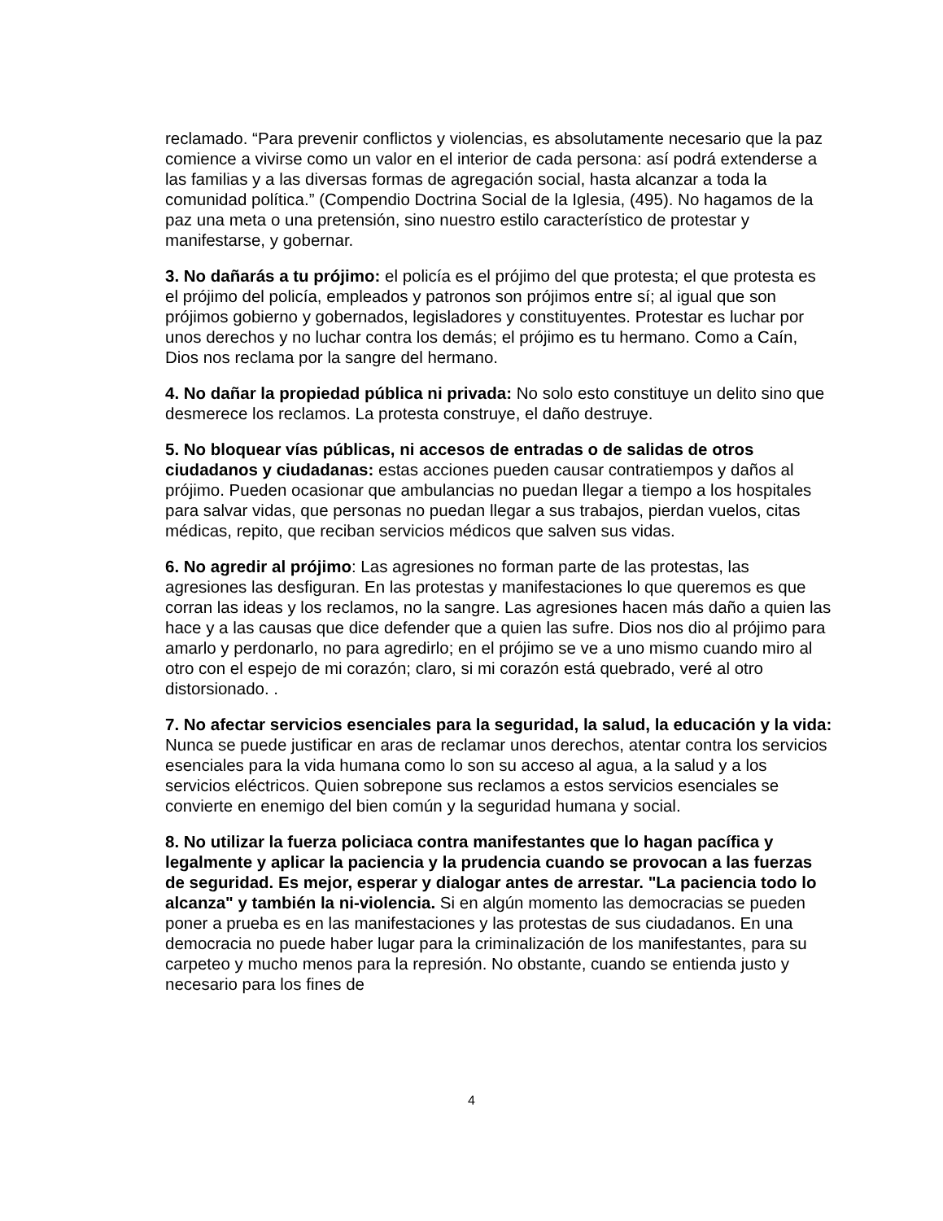reclamado. “Para prevenir conflictos y violencias, es absolutamente necesario que la paz comience a vivirse como un valor en el interior de cada persona: así podrá extenderse a las familias y a las diversas formas de agregación social, hasta alcanzar a toda la comunidad política.” (Compendio Doctrina Social de la Iglesia, (495). No hagamos de la paz una meta o una pretensión, sino nuestro estilo característico de protestar y manifestarse, y gobernar.
3. No dañarás a tu prójimo: el policía es el prójimo del que protesta; el que protesta es el prójimo del policía, empleados y patronos son prójimos entre sí; al igual que son prójimos gobierno y gobernados, legisladores y constituyentes. Protestar es luchar por unos derechos y no luchar contra los demás; el prójimo es tu hermano. Como a Caín, Dios nos reclama por la sangre del hermano.
4. No dañar la propiedad pública ni privada: No solo esto constituye un delito sino que desmerece los reclamos. La protesta construye, el daño destruye.
5. No bloquear vías públicas, ni accesos de entradas o de salidas de otros ciudadanos y ciudadanas: estas acciones pueden causar contratiempos y daños al prójimo. Pueden ocasionar que ambulancias no puedan llegar a tiempo a los hospitales para salvar vidas, que personas no puedan llegar a sus trabajos, pierdan vuelos, citas médicas, repito, que reciban servicios médicos que salven sus vidas.
6. No agredir al prójimo: Las agresiones no forman parte de las protestas, las agresiones las desfiguran. En las protestas y manifestaciones lo que queremos es que corran las ideas y los reclamos, no la sangre. Las agresiones hacen más daño a quien las hace y a las causas que dice defender que a quien las sufre. Dios nos dio al prójimo para amarlo y perdonarlo, no para agredirlo; en el prójimo se ve a uno mismo cuando miro al otro con el espejo de mi corazón; claro, si mi corazón está quebrado, veré al otro distorsionado. .
7. No afectar servicios esenciales para la seguridad, la salud, la educación y la vida: Nunca se puede justificar en aras de reclamar unos derechos, atentar contra los servicios esenciales para la vida humana como lo son su acceso al agua, a la salud y a los servicios eléctricos. Quien sobrepone sus reclamos a estos servicios esenciales se convierte en enemigo del bien común y la seguridad humana y social.
8. No utilizar la fuerza policiaca contra manifestantes que lo hagan pacífica y legalmente y aplicar la paciencia y la prudencia cuando se provocan a las fuerzas de seguridad. Es mejor, esperar y dialogar antes de arrestar. "La paciencia todo lo alcanza" y también la ni-violencia. Si en algún momento las democracias se pueden poner a prueba es en las manifestaciones y las protestas de sus ciudadanos. En una democracia no puede haber lugar para la criminalización de los manifestantes, para su carpeteo y mucho menos para la represión. No obstante, cuando se entienda justo y necesario para los fines de
4